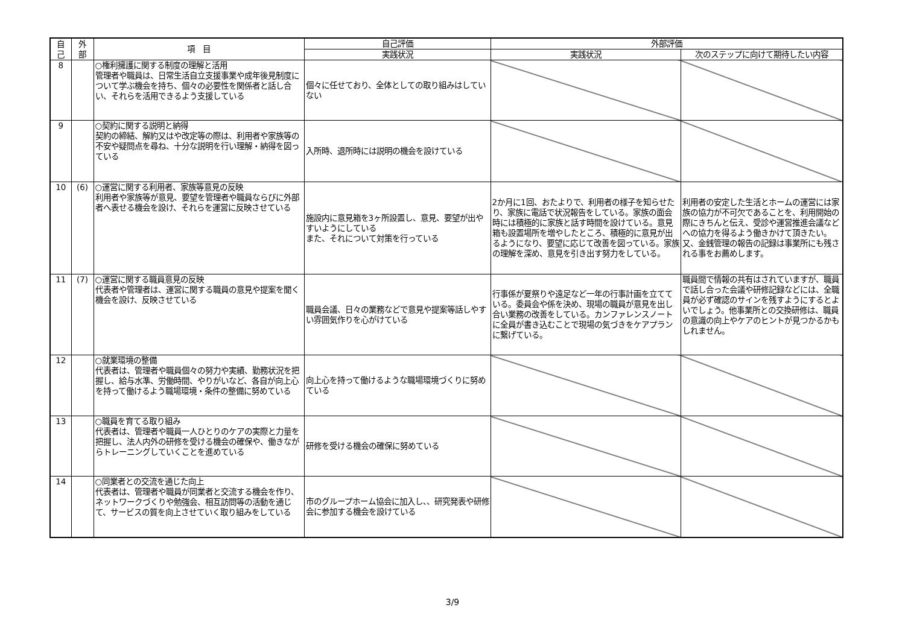| 自 己 | 外 部 | 項 目 | 自己評価 | 外部評価 | |
| --- | --- | --- | --- | --- | --- |
| | | | 実践状況 | 実践状況 | 次のステップに向けて期待したい内容 |
| 8 | | ○権利擁護に関する制度の理解と活用 管理者や職員は、日常生活自立支援事業や成年後見制度について学ぶ機会を持ち、個々の必要性を関係者と話し合い、それらを活用できるよう支援している | 個々に任せており、全体としての取り組みはしていない | | |
| 9 | | ○契約に関する説明と納得 契約の締結、解約又はや改定等の際は、利用者や家族等の不安や疑問点を尋ね、十分な説明を行い理解・納得を図っている | 入所時、退所時には説明の機会を設けている | | |
| 10 | (6) | ○運営に関する利用者、家族等意見の反映 利用者や家族等が意見、要望を管理者や職員ならびに外部者へ表せる機会を設け、それらを運営に反映させている | 施設内に意見箱を3ヶ所設置し、意見、要望が出やすいようにしている また、それについて対策を行っている | 2か月に1回、おたよりで、利用者の様子を知らせたり、家族に電話で状況報告をしている。家族の面会時には積極的に家族と話す時間を設けている。意見箱も設置場所を増やしたところ、積極的に意見が出るようになり、要望に応じて改善を図っている。家族の理解を深め、意見を引き出す努力をしている。 | 利用者の安定した生活とホームの運営には家族の協力が不可欠であることを、利用開始の際にきちんと伝え、受診や運営推進会議などへの協力を得るよう働きかけて頂きたい。又、金銭管理の報告の記録は事業所にも残される事をお薦めします。 |
| 11 | (7) | ○運営に関する職員意見の反映 代表者や管理者は、運営に関する職員の意見や提案を聞く機会を設け、反映させている | 職員会議、日々の業務などで意見や提案等話しやすい雰囲気作りを心がけている | 行事係が夏祭りや遠足など一年の行事計画を立てている。委員会や係を決め、現場の職員が意見を出し合い業務の改善をしている。カンファレンスノートに全員が書き込むことで現場の気づきをケアプランに繋げている。 | 職員間で情報の共有はされていますが、職員で話し合った会議や研修記録などには、全職員が必ず確認のサインを残すようにするとよいでしょう。他事業所との交換研修は、職員の意識の向上やケアのヒントが見つかるかもしれません。 |
| 12 | | ○就業環境の整備 代表者は、管理者や職員個々の努力や実績、勤務状況を把握し、給与水準、労働時間、やりがいなど、各自が向上心を持って働けるよう職場環境・条件の整備に努めている | 向上心を持って働けるような職場環境づくりに努めている | | |
| 13 | | ○職員を育てる取り組み 代表者は、管理者や職員一人ひとりのケアの実際と力量を把握し、法人内外の研修を受ける機会の確保や、働きながらトレーニングしていくことを進めている | 研修を受ける機会の確保に努めている | | |
| 14 | | ○同業者との交流を通じた向上 代表者は、管理者や職員が同業者と交流する機会を作り、ネットワークづくりや勉強会、相互訪問等の活動を通じて、サービスの質を向上させていく取り組みをしている | 市のグループホーム協会に加入し、、研究発表や研修会に参加する機会を設けている | | |
3/9